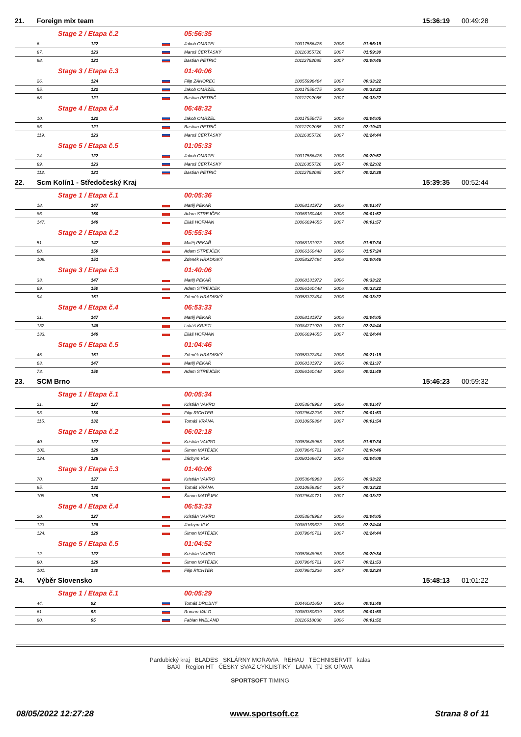| 21. | Foreign mix team | | | | | | | | 15:36:19 | 00:49:28 |
| Stage 2 / Etapa č.2 | | | | 05:56:35 | | | | | | |
| | 6. | 122 | | Jakob OMRZEL | | 10017556475 | 2006 | 01:56:19 | | |
| | 87. | 123 | | Maroš ČERŤASKÝ | | 10116355726 | 2007 | 01:59:30 | | |
| | 98. | 121 | | Bastian PETRIČ | | 10112792085 | 2007 | 02:00:46 | | |
| Stage 3 / Etapa č.3 | | | | 01:40:06 | | | | | | |
| | 26. | 124 | | Filip ZÁHOREC | | 10055996464 | 2007 | 00:33:22 | | |
| | 55. | 122 | | Jakob OMRZEL | | 10017556475 | 2006 | 00:33:22 | | |
| | 68. | 121 | | Bastian PETRIČ | | 10112792085 | 2007 | 00:33:22 | | |
| Stage 4 / Etapa č.4 | | | | 06:48:32 | | | | | | |
| | 10. | 122 | | Jakob OMRZEL | | 10017556475 | 2006 | 02:04:05 | | |
| | 86. | 121 | | Bastian PETRIČ | | 10112792085 | 2007 | 02:19:43 | | |
| | 119. | 123 | | Maroš ČERŤASKÝ | | 10116355726 | 2007 | 02:24:44 | | |
| Stage 5 / Etapa č.5 | | | | 01:05:33 | | | | | | |
| | 24. | 122 | | Jakob OMRZEL | | 10017556475 | 2006 | 00:20:52 | | |
| | 89. | 123 | | Maroš ČERŤASKÝ | | 10116355726 | 2007 | 00:22:02 | | |
| | 112. | 121 | | Bastian PETRIČ | | 10112792085 | 2007 | 00:22:38 | | |
| 22. | Scm Kolín1 - Středočeský Kraj | | | | | | | | 15:39:35 | 00:52:44 |
| Stage 1 / Etapa č.1 | | | | 00:05:36 | | | | | | |
| | 18. | 147 | | Matěj PEKAŘ | | 10068131972 | 2006 | 00:01:47 | | |
| | 86. | 150 | | Adam STREJČEK | | 10066160448 | 2006 | 00:01:52 | | |
| | 147. | 149 | | Eliáš HOFMAN | | 10066694655 | 2007 | 00:01:57 | | |
| Stage 2 / Etapa č.2 | | | | 05:55:34 | | | | | | |
| | 51. | 147 | | Matěj PEKAŘ | | 10068131972 | 2006 | 01:57:24 | | |
| | 68. | 150 | | Adam STREJČEK | | 10066160448 | 2006 | 01:57:24 | | |
| | 109. | 151 | | Zdeněk HRADISKÝ | | 10058327494 | 2006 | 02:00:46 | | |
| Stage 3 / Etapa č.3 | | | | 01:40:06 | | | | | | |
| | 33. | 147 | | Matěj PEKAŘ | | 10068131972 | 2006 | 00:33:22 | | |
| | 69. | 150 | | Adam STREJČEK | | 10066160448 | 2006 | 00:33:22 | | |
| | 94. | 151 | | Zdeněk HRADISKÝ | | 10058327494 | 2006 | 00:33:22 | | |
| Stage 4 / Etapa č.4 | | | | 06:53:33 | | | | | | |
| | 21. | 147 | | Matěj PEKAŘ | | 10068131972 | 2006 | 02:04:05 | | |
| | 132. | 148 | | Lukáš KRISTL | | 10084771920 | 2007 | 02:24:44 | | |
| | 133. | 149 | | Eliáš HOFMAN | | 10066694655 | 2007 | 02:24:44 | | |
| Stage 5 / Etapa č.5 | | | | 01:04:46 | | | | | | |
| | 45. | 151 | | Zdeněk HRADISKÝ | | 10058327494 | 2006 | 00:21:19 | | |
| | 63. | 147 | | Matěj PEKAŘ | | 10068131972 | 2006 | 00:21:37 | | |
| | 73. | 150 | | Adam STREJČEK | | 10066160448 | 2006 | 00:21:49 | | |
| 23. | SCM Brno | | | | | | | | 15:46:23 | 00:59:32 |
| Stage 1 / Etapa č.1 | | | | 00:05:34 | | | | | | |
| | 21. | 127 | | Kristián VAVRO | | 10053648963 | 2006 | 00:01:47 | | |
| | 93. | 130 | | Filip RICHTER | | 10079642236 | 2007 | 00:01:53 | | |
| | 115. | 132 | | Tomáš VRÁNA | | 10010959364 | 2007 | 00:01:54 | | |
| Stage 2 / Etapa č.2 | | | | 06:02:18 | | | | | | |
| | 40. | 127 | | Kristián VAVRO | | 10053648963 | 2006 | 01:57:24 | | |
| | 102. | 129 | | Šimon MATĚJEK | | 10079640721 | 2007 | 02:00:46 | | |
| | 124. | 128 | | Jáchym VLK | | 10080169672 | 2006 | 02:04:08 | | |
| Stage 3 / Etapa č.3 | | | | 01:40:06 | | | | | | |
| | 70. | 127 | | Kristián VAVRO | | 10053648963 | 2006 | 00:33:22 | | |
| | 95. | 132 | | Tomáš VRÁNA | | 10010959364 | 2007 | 00:33:22 | | |
| | 108. | 129 | | Šimon MATĚJEK | | 10079640721 | 2007 | 00:33:22 | | |
| Stage 4 / Etapa č.4 | | | | 06:53:33 | | | | | | |
| | 20. | 127 | | Kristián VAVRO | | 10053648963 | 2006 | 02:04:05 | | |
| | 123. | 128 | | Jáchym VLK | | 10080169672 | 2006 | 02:24:44 | | |
| | 124. | 129 | | Šimon MATĚJEK | | 10079640721 | 2007 | 02:24:44 | | |
| Stage 5 / Etapa č.5 | | | | 01:04:52 | | | | | | |
| | 12. | 127 | | Kristián VAVRO | | 10053648963 | 2006 | 00:20:34 | | |
| | 80. | 129 | | Šimon MATĚJEK | | 10079640721 | 2007 | 00:21:53 | | |
| | 101. | 130 | | Filip RICHTER | | 10079642236 | 2007 | 00:22:24 | | |
| 24. | Výběr Slovensko | | | | | | | | 15:48:13 | 01:01:22 |
| Stage 1 / Etapa č.1 | | | | 00:05:29 | | | | | | |
| | 44. | 92 | | Tomáš DROBNÝ | | 10046081650 | 2006 | 00:01:48 | | |
| | 61. | 93 | | Roman VALO | | 10080350639 | 2006 | 00:01:50 | | |
| | 80. | 95 | | Fabian WIELAND | | 10116618030 | 2006 | 00:01:51 | | |
Pardubický kraj BLADES SKLÁRNY MORAVIA REHAU TECHNISERVIT kalas
BAXI Region HT ČESKÝ SVAZ CYKLISTIKY LAMA TJ SK OPAVA
SPORTSOFT TIMING
08/05/2022 12:27:28 www.sportsoft.cz Strana 8 of 11